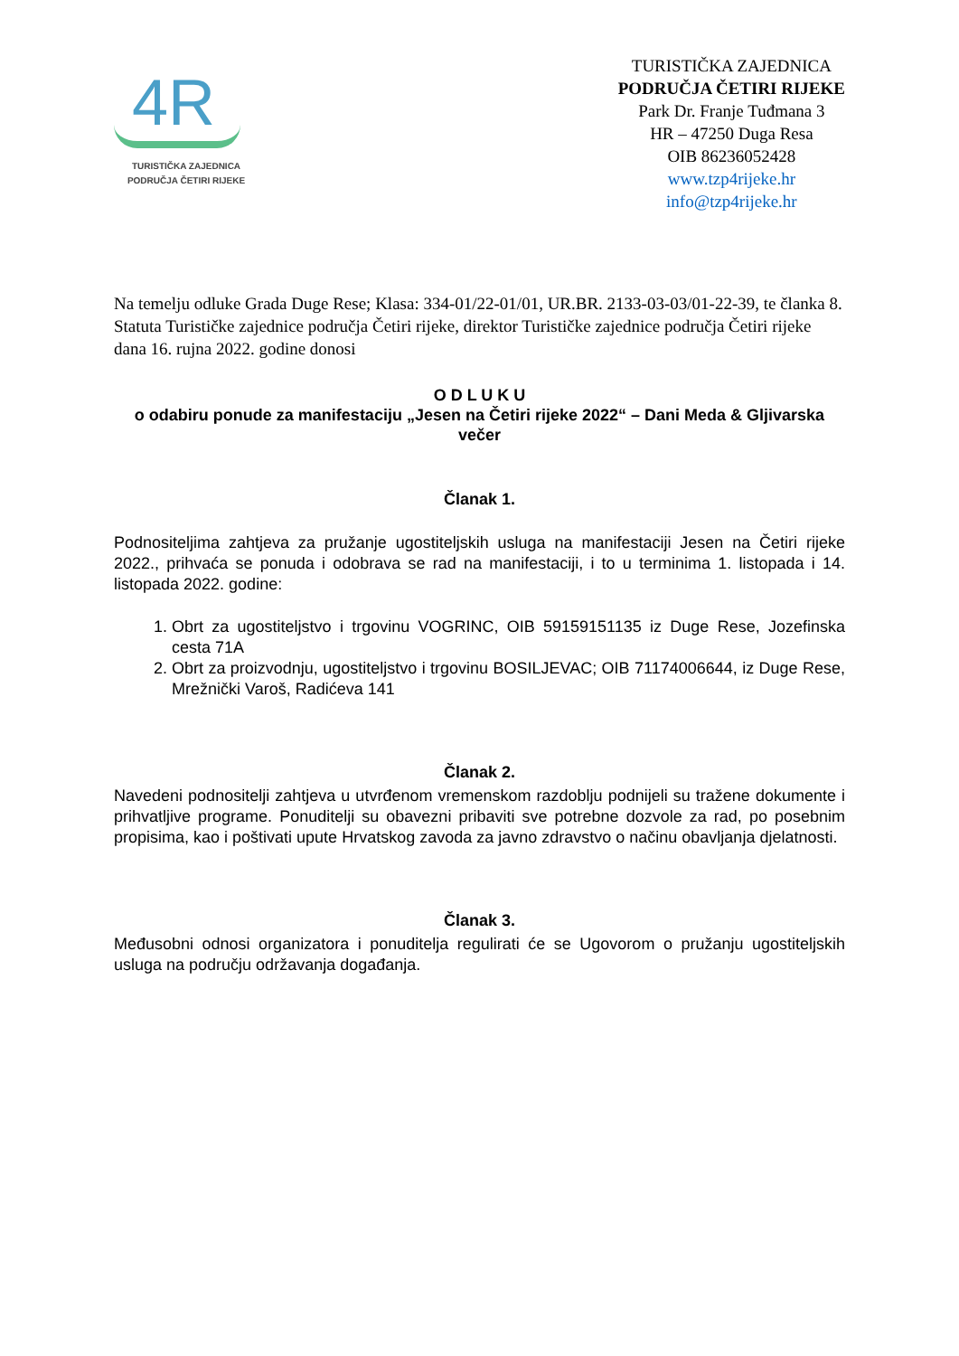4R
TURISTIČKA ZAJEDNICA
PODRUČJA ČETIRI RIJEKE
TURISTIČKA ZAJEDNICA
PODRUČJA ČETIRI RIJEKE
Park Dr. Franje Tuđmana 3
HR – 47250 Duga Resa
OIB 86236052428
www.tzp4rijeke.hr
info@tzp4rijeke.hr
Na temelju odluke Grada Duge Rese; Klasa: 334-01/22-01/01, UR.BR. 2133-03-03/01-22-39, te članka 8. Statuta Turističke zajednice područja Četiri rijeke, direktor Turističke zajednice područja Četiri rijeke dana 16. rujna 2022. godine donosi
O D L U K U
o odabiru ponude za manifestaciju „Jesen na Četiri rijeke 2022“ – Dani Meda & Gljivarska večer
Članak 1.
Podnositeljima zahtjeva za pružanje ugostiteljskih usluga na manifestaciji Jesen na Četiri rijeke 2022., prihvaća se ponuda i odobrava se rad na manifestaciji, i to u terminima 1. listopada i 14. listopada 2022. godine:
1. Obrt za ugostiteljstvo i trgovinu VOGRINC, OIB 59159151135 iz Duge Rese, Jozefinska cesta 71A
2. Obrt za proizvodnju, ugostiteljstvo i trgovinu BOSILJEVAC; OIB 71174006644, iz Duge Rese, Mrežnički Varoš, Radićeva 141
Članak 2.
Navedeni podnositelji zahtjeva u utvrđenom vremenskom razdoblju podnijeli su tražene dokumente i prihvatljive programe. Ponuditelji su obavezni pribaviti sve potrebne dozvole za rad, po posebnim propisima, kao i poštivati upute Hrvatskog zavoda za javno zdravstvo o načinu obavljanja djelatnosti.
Članak 3.
Međusobni odnosi organizatora i ponuditelja regulirati će se Ugovorom o pružanju ugostiteljskih usluga na području održavanja događanja.